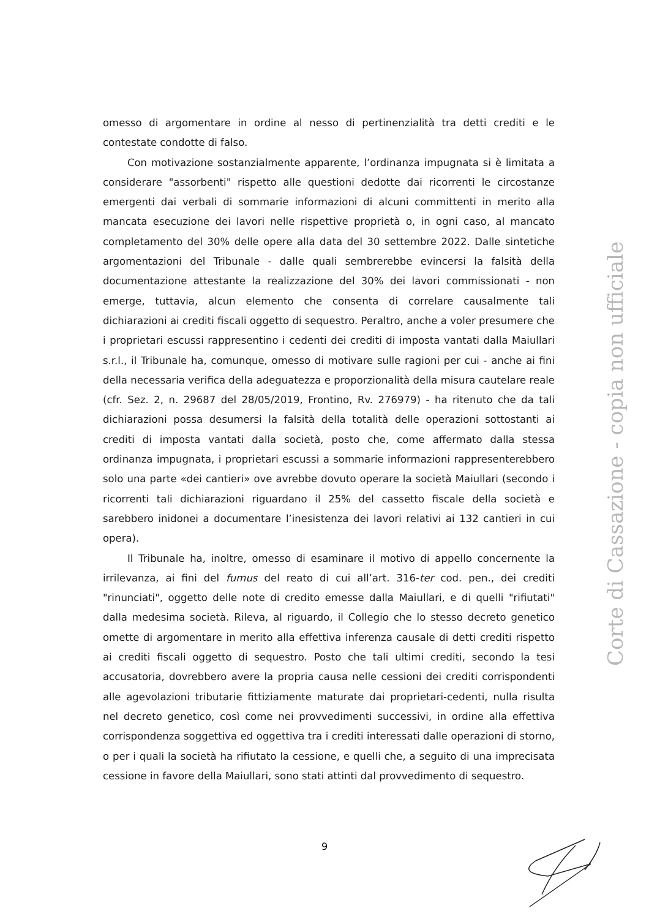omesso di argomentare in ordine al nesso di pertinenzialità tra detti crediti e le contestate condotte di falso.
Con motivazione sostanzialmente apparente, l’ordinanza impugnata si è limitata a considerare "assorbenti" rispetto alle questioni dedotte dai ricorrenti le circostanze emergenti dai verbali di sommarie informazioni di alcuni committenti in merito alla mancata esecuzione dei lavori nelle rispettive proprietà o, in ogni caso, al mancato completamento del 30% delle opere alla data del 30 settembre 2022. Dalle sintetiche argomentazioni del Tribunale - dalle quali sembrerebbe evincersi la falsità della documentazione attestante la realizzazione del 30% dei lavori commissionati - non emerge, tuttavia, alcun elemento che consenta di correlare causalmente tali dichiarazioni ai crediti fiscali oggetto di sequestro. Peraltro, anche a voler presumere che i proprietari escussi rappresentino i cedenti dei crediti di imposta vantati dalla Maiullari s.r.l., il Tribunale ha, comunque, omesso di motivare sulle ragioni per cui - anche ai fini della necessaria verifica della adeguatezza e proporzionalità della misura cautelare reale (cfr. Sez. 2, n. 29687 del 28/05/2019, Frontino, Rv. 276979) - ha ritenuto che da tali dichiarazioni possa desumersi la falsità della totalità delle operazioni sottostanti ai crediti di imposta vantati dalla società, posto che, come affermato dalla stessa ordinanza impugnata, i proprietari escussi a sommarie informazioni rappresenterebbero solo una parte «dei cantieri» ove avrebbe dovuto operare la società Maiullari (secondo i ricorrenti tali dichiarazioni riguardano il 25% del cassetto fiscale della società e sarebbero inidonei a documentare l’inesistenza dei lavori relativi ai 132 cantieri in cui opera).
Il Tribunale ha, inoltre, omesso di esaminare il motivo di appello concernente la irrilevanza, ai fini del fumus del reato di cui all’art. 316-ter cod. pen., dei crediti "rinunciati", oggetto delle note di credito emesse dalla Maiullari, e di quelli "rifiutati" dalla medesima società. Rileva, al riguardo, il Collegio che lo stesso decreto genetico omette di argomentare in merito alla effettiva inferenza causale di detti crediti rispetto ai crediti fiscali oggetto di sequestro. Posto che tali ultimi crediti, secondo la tesi accusatoria, dovrebbero avere la propria causa nelle cessioni dei crediti corrispondenti alle agevolazioni tributarie fittiziamente maturate dai proprietari-cedenti, nulla risulta nel decreto genetico, così come nei provvedimenti successivi, in ordine alla effettiva corrispondenza soggettiva ed oggettiva tra i crediti interessati dalle operazioni di storno, o per i quali la società ha rifiutato la cessione, e quelli che, a seguito di una imprecisata cessione in favore della Maiullari, sono stati attinti dal provvedimento di sequestro.
9
Corte di Cassazione - copia non ufficiale